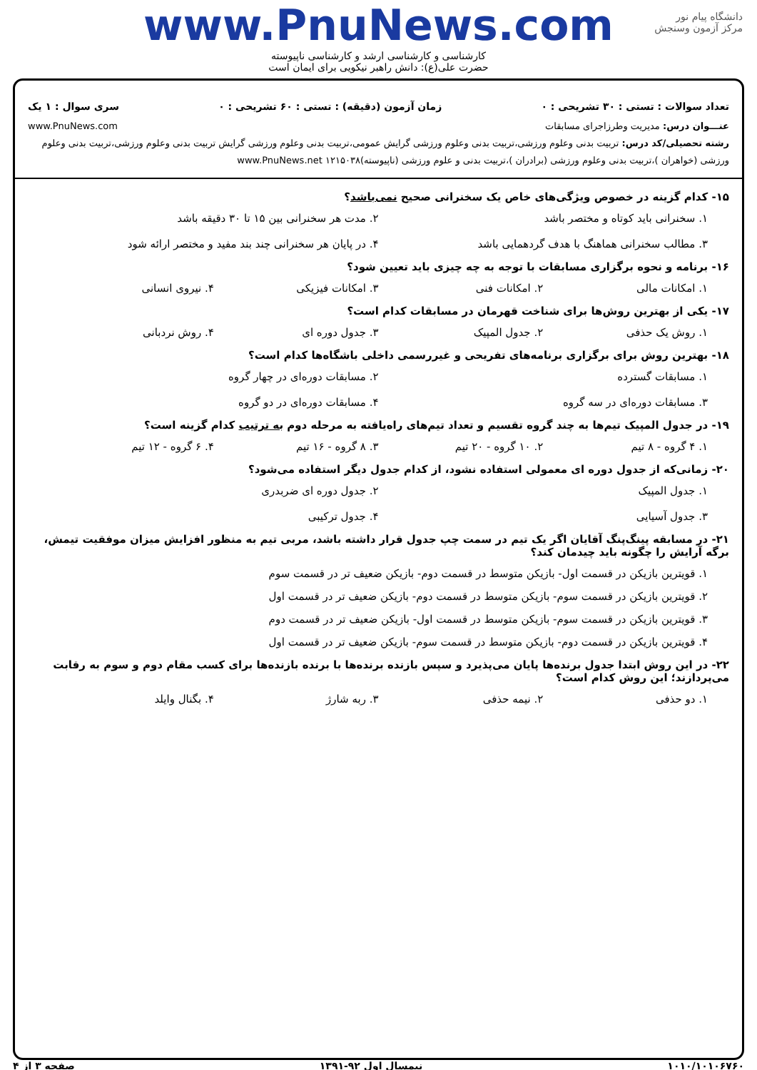دانشگاه پیام نور
مرکز آزمون وسنجش
www.PnuNews.com
کارشناسی و کارشناسی ارشد و کارشناسی ناپیوسته
حضرت علی(ع): دانش راهبر نیکویی برای ایمان است
تعداد سوالات : تستی : ۳۰ تشریحی : ۰ زمان آزمون (دقیقه) : تستی : ۶۰ تشریحی : ۰ سری سوال : ۱ یک
عنـــوان درس: مدیریت وطرزاجرای مسابقات www.PnuNews.com
رشته تحصیلی/کد درس: تربیت بدنی وعلوم ورزشی،تربیت بدنی وعلوم ورزشی گرایش عمومی،تربیت بدنی وعلوم ورزشی گرایش تربیت بدنی وعلوم ورزشی،تربیت بدنی وعلوم ورزشی (خواهران )،تربیت بدنی وعلوم ورزشی (برادران )،تربیت بدنی و علوم ورزشی (ناپیوسته)۱۲۱۵۰۳۸ www.PnuNews.net
۱۵- کدام گزینه در خصوص ویژگی‌های خاص یک سخنرانی صحیح نمی‌باشد؟
۱. سخنرانی باید کوتاه و مختصر باشد
۲. مدت هر سخنرانی بین ۱۵ تا ۳۰ دقیقه باشد
۳. مطالب سخنرانی هماهنگ با هدف گردهمایی باشد
۴. در پایان هر سخنرانی چند بند مفید و مختصر ارائه شود
۱۶- برنامه و نحوه برگزاری مسابقات با توجه به چه چیزی باید تعیین شود؟
۱. امکانات مالی
۲. امکانات فنی
۳. امکانات فیزیکی
۴. نیروی انسانی
۱۷- یکی از بهترین روش‌ها برای شناخت قهرمان در مسابقات کدام است؟
۱. روش یک حذفی
۲. جدول المپیک
۳. جدول دوره ای
۴. روش نردبانی
۱۸- بهترین روش برای برگزاری برنامه‌های تفریحی و غیررسمی داخلی باشگاه‌ها کدام است؟
۱. مسابقات گسترده
۲. مسابقات دوره‌ای در چهار گروه
۳. مسابقات دوره‌ای در سه گروه
۴. مسابقات دوره‌ای در دو گروه
۱۹- در جدول المپیک تیم‌ها به چند گروه تقسیم و تعداد تیم‌های راه‌یافته به مرحله دوم به ترتیب کدام گزینه است؟
۱. ۴ گروه - ۸ تیم
۲. ۱۰ گروه - ۲۰ تیم
۳. ۸ گروه - ۱۶ تیم
۴. ۶ گروه - ۱۲ تیم
۲۰- زمانی‌که از جدول دوره ای معمولی استفاده نشود، از کدام جدول دیگر استفاده می‌شود؟
۱. جدول المپیک
۲. جدول دوره ای ضربدری
۳. جدول آسیایی
۴. جدول ترکیبی
۲۱- در مسابقه پینگ‌پنگ آقایان اگر یک تیم در سمت چپ جدول قرار داشته باشد، مربی تیم به منظور افزایش میزان موفقیت تیمش، برگه آرایش را چگونه باید چیدمان کند؟
۱. قویترین بازیکن در قسمت اول- بازیکن متوسط در قسمت دوم- بازیکن ضعیف تر در قسمت سوم
۲. قویترین بازیکن در قسمت سوم- بازیکن متوسط در قسمت دوم- بازیکن ضعیف تر در قسمت اول
۳. قویترین بازیکن در قسمت سوم- بازیکن متوسط در قسمت اول- بازیکن ضعیف تر در قسمت دوم
۴. قویترین بازیکن در قسمت دوم- بازیکن متوسط در قسمت سوم- بازیکن ضعیف تر در قسمت اول
۲۲- در این روش ابتدا جدول برنده‌ها پایان می‌پذیرد و سپس بازنده برنده‌ها با برنده بازنده‌ها برای کسب مقام دوم و سوم به رقابت می‌پردازند؛ این روش کدام است؟
۱. دو حذفی
۲. نیمه حذفی
۳. ربه شارژ
۴. بگنال وایلد
۱۰۱۰/۱۰۱۰۶۷۶۰ نیمسال اول ۹۲-۱۳۹۱ صفحه ۳ از ۴